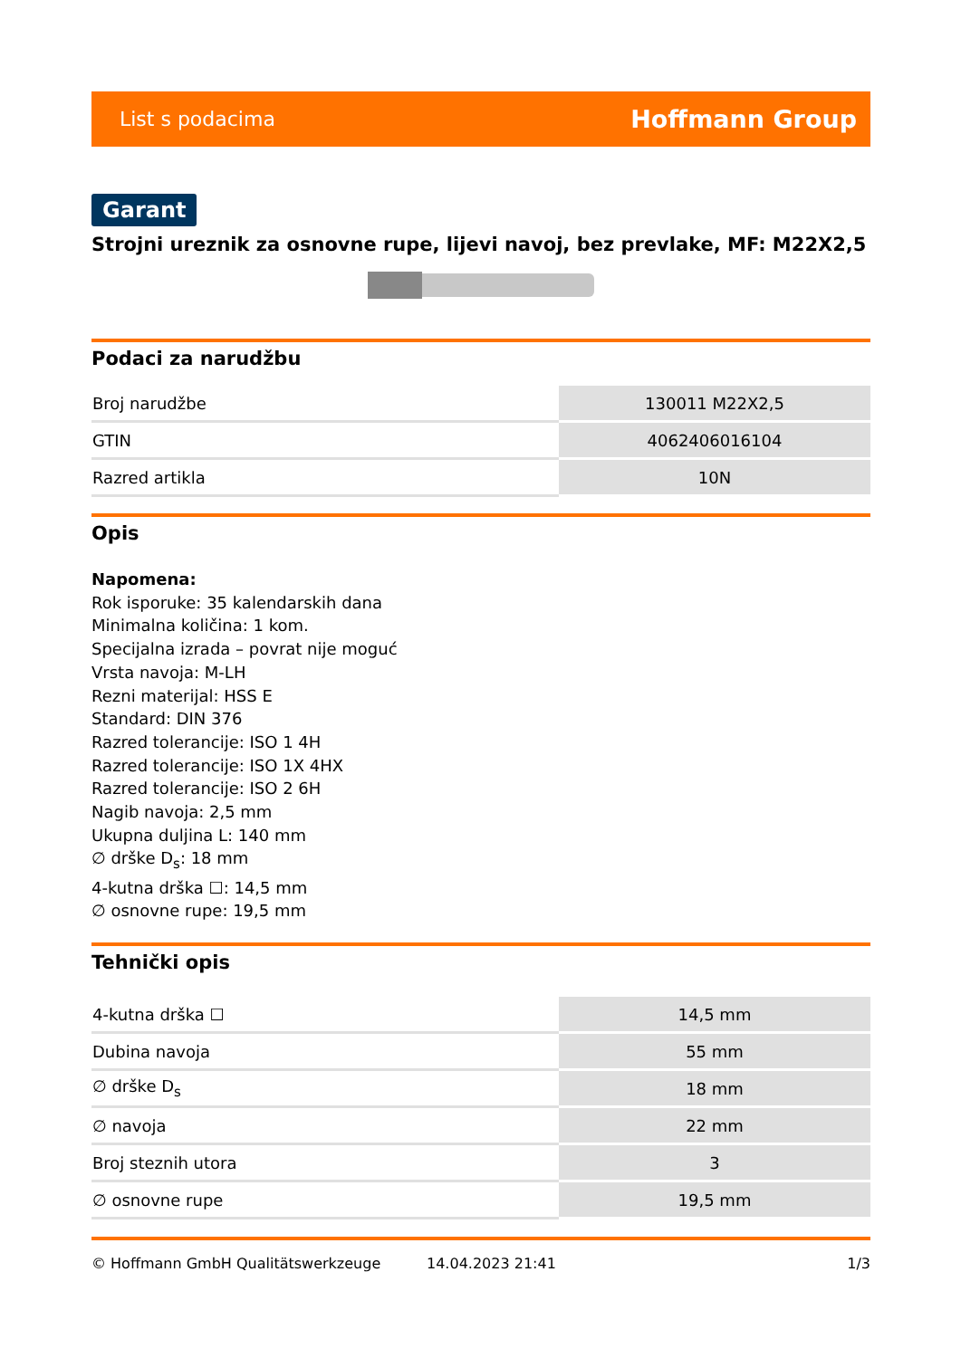List s podacima Hoffmann Group
Garant
Strojni ureznik za osnovne rupe, lijevi navoj, bez prevlake, MF: M22X2,5
Podaci za narudžbu
| Broj narudžbe | 130011 M22X2,5 |
| GTIN | 4062406016104 |
| Razred artikla | 10N |
Opis
Napomena:
Rok isporuke: 35 kalendarskih dana
Minimalna količina: 1 kom.
Specijalna izrada – povrat nije moguć
Vrsta navoja: M-LH
Rezni materijal: HSS E
Standard: DIN 376
Razred tolerancije: ISO 1 4H
Razred tolerancije: ISO 1X 4HX
Razred tolerancije: ISO 2 6H
Nagib navoja: 2,5 mm
Ukupna duljina L: 140 mm
∅ drške D<sub>s</sub>: 18 mm
4-kutna drška ☐: 14,5 mm
∅ osnovne rupe: 19,5 mm
Tehnički opis
| 4-kutna drška ☐ | 14,5 mm |
| Dubina navoja | 55 mm |
| ∅ drške D<sub>s</sub> | 18 mm |
| ∅ navoja | 22 mm |
| Broj steznih utora | 3 |
| ∅ osnovne rupe | 19,5 mm |
© Hoffmann GmbH Qualitätswerkzeuge 14.04.2023 21:41 1/3